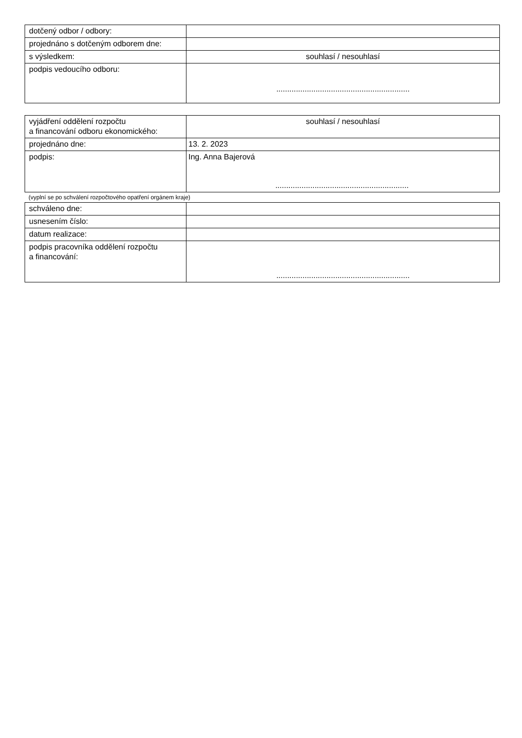| dotčený odbor / odbory: | |
| projednáno s dotčeným odborem dne: | |
| s výsledkem: | souhlasí / nesouhlasí |
| podpis vedoucího odboru: | ............................................................. |
| vyjádření oddělení rozpočtu a financování odboru ekonomického: | souhlasí / nesouhlasí |
| projednáno dne: | 13. 2. 2023 |
| podpis: | Ing. Anna Bajerová ............................................................. |
(vyplní se po schválení rozpočtového opatření orgánem kraje)
| schváleno dne: | |
| usnesením číslo: | |
| datum realizace: | |
| podpis pracovníka oddělení rozpočtu a financování: | ............................................................. |